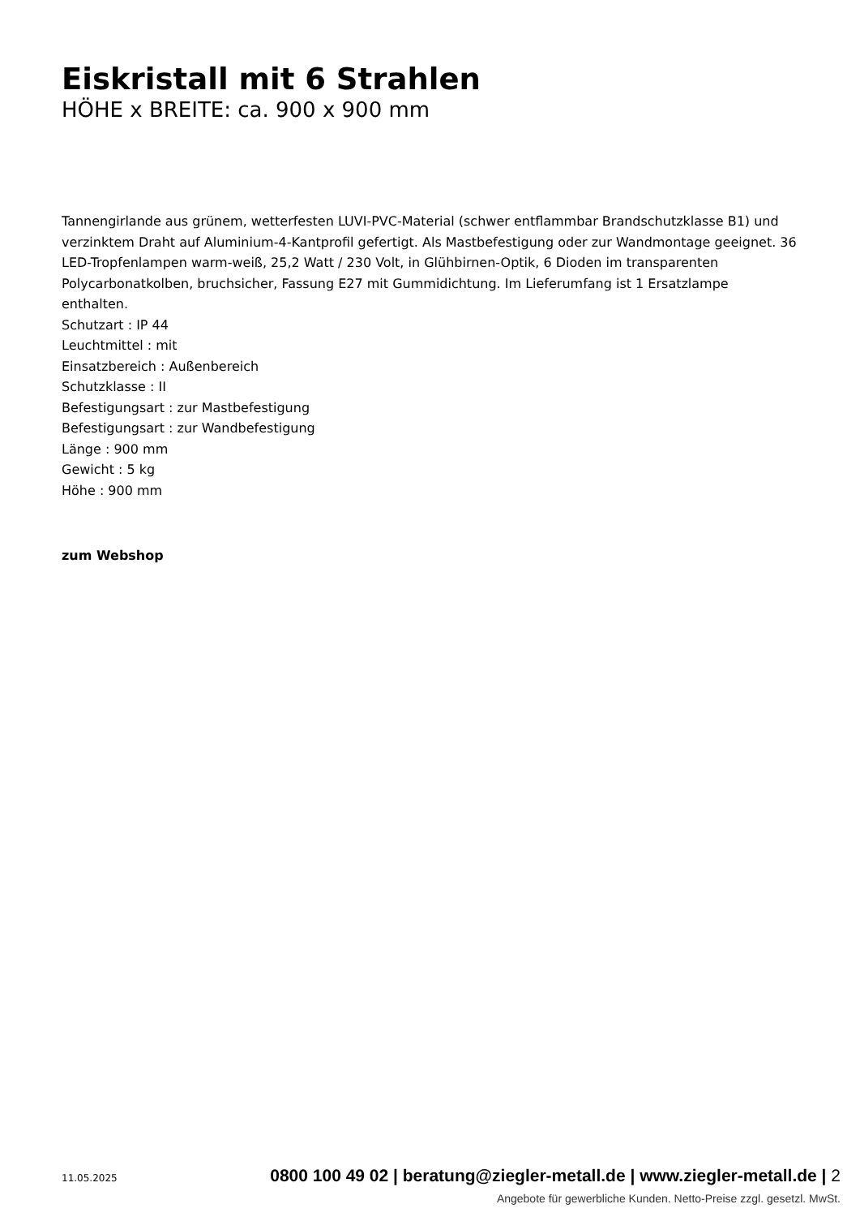Eiskristall mit 6 Strahlen
HÖHE x BREITE: ca. 900 x 900 mm
Tannengirlande aus grünem, wetterfesten LUVI-PVC-Material (schwer entflammbar Brandschutzklasse B1) und verzinktem Draht auf Aluminium-4-Kantprofil gefertigt. Als Mastbefestigung oder zur Wandmontage geeignet. 36 LED-Tropfenlampen warm-weiß, 25,2 Watt / 230 Volt, in Glühbirnen-Optik, 6 Dioden im transparenten Polycarbonatkolben, bruchsicher, Fassung E27 mit Gummidichtung. Im Lieferumfang ist 1 Ersatzlampe enthalten.
Schutzart : IP 44
Leuchtmittel : mit
Einsatzbereich : Außenbereich
Schutzklasse : II
Befestigungsart : zur Mastbefestigung
Befestigungsart : zur Wandbefestigung
Länge : 900 mm
Gewicht : 5 kg
Höhe : 900 mm
zum Webshop
11.05.2025 0800 100 49 02 | beratung@ziegler-metall.de | www.ziegler-metall.de | 2
Angebote für gewerbliche Kunden. Netto-Preise zzgl. gesetzl. MwSt.